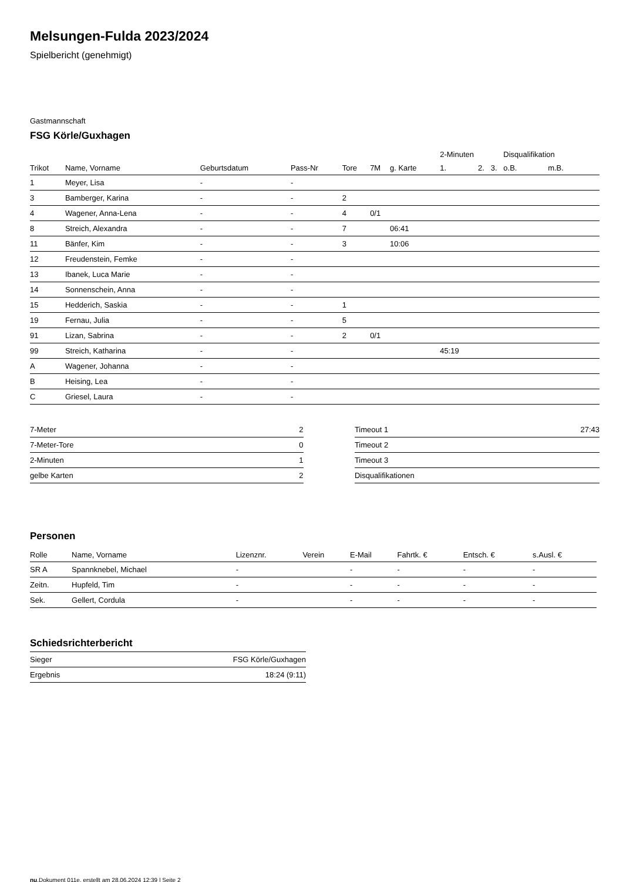Melsungen-Fulda 2023/2024
Spielbericht (genehmigt)
Gastmannschaft
FSG Körle/Guxhagen
| | | | | | | | 2-Minuten | | | Disqualifikation | |
| --- | --- | --- | --- | --- | --- | --- | --- | --- | --- | --- | --- |
| Trikot | Name, Vorname | Geburtsdatum | Pass-Nr | Tore | 7M | g. Karte | 1. | 2. | 3. | o.B. | m.B. |
| 1 | Meyer, Lisa | - | - | | | | | | | | |
| 3 | Bamberger, Karina | - | - | 2 | | | | | | | |
| 4 | Wagener, Anna-Lena | - | - | 4 | 0/1 | | | | | | |
| 8 | Streich, Alexandra | - | - | 7 | | 06:41 | | | | | |
| 11 | Bänfer, Kim | - | - | 3 | | 10:06 | | | | | |
| 12 | Freudenstein, Femke | - | - | | | | | | | | |
| 13 | Ibanek, Luca Marie | - | - | | | | | | | | |
| 14 | Sonnenschein, Anna | - | - | | | | | | | | |
| 15 | Hedderich, Saskia | - | - | 1 | | | | | | | |
| 19 | Fernau, Julia | - | - | 5 | | | | | | | |
| 91 | Lizan, Sabrina | - | - | 2 | 0/1 | | | | | | |
| 99 | Streich, Katharina | - | - | | | | 45:19 | | | | |
| A | Wagener, Johanna | - | - | | | | | | | | |
| B | Heising, Lea | - | - | | | | | | | | |
| C | Griesel, Laura | - | - | | | | | | | | |
| 7-Meter | 2 |
| 7-Meter-Tore | 0 |
| 2-Minuten | 1 |
| gelbe Karten | 2 |
| Timeout 1 | 27:43 |
| Timeout 2 | |
| Timeout 3 | |
| Disqualifikationen | |
Personen
| Rolle | Name, Vorname | Lizenznr. | Verein | E-Mail | Fahrtk. € | Entsch. € | s.Ausl. € |
| --- | --- | --- | --- | --- | --- | --- | --- |
| SR A | Spannknebel, Michael | - | | - | - | - | - |
| Zeitn. | Hupfeld, Tim | - | | - | - | - | - |
| Sek. | Gellert, Cordula | - | | - | - | - | - |
Schiedsrichterbericht
| Sieger | FSG Körle/Guxhagen |
| Ergebnis | 18:24 (9:11) |
nu.Dokument 011e, erstellt am 28.06.2024 12:39 | Seite 2